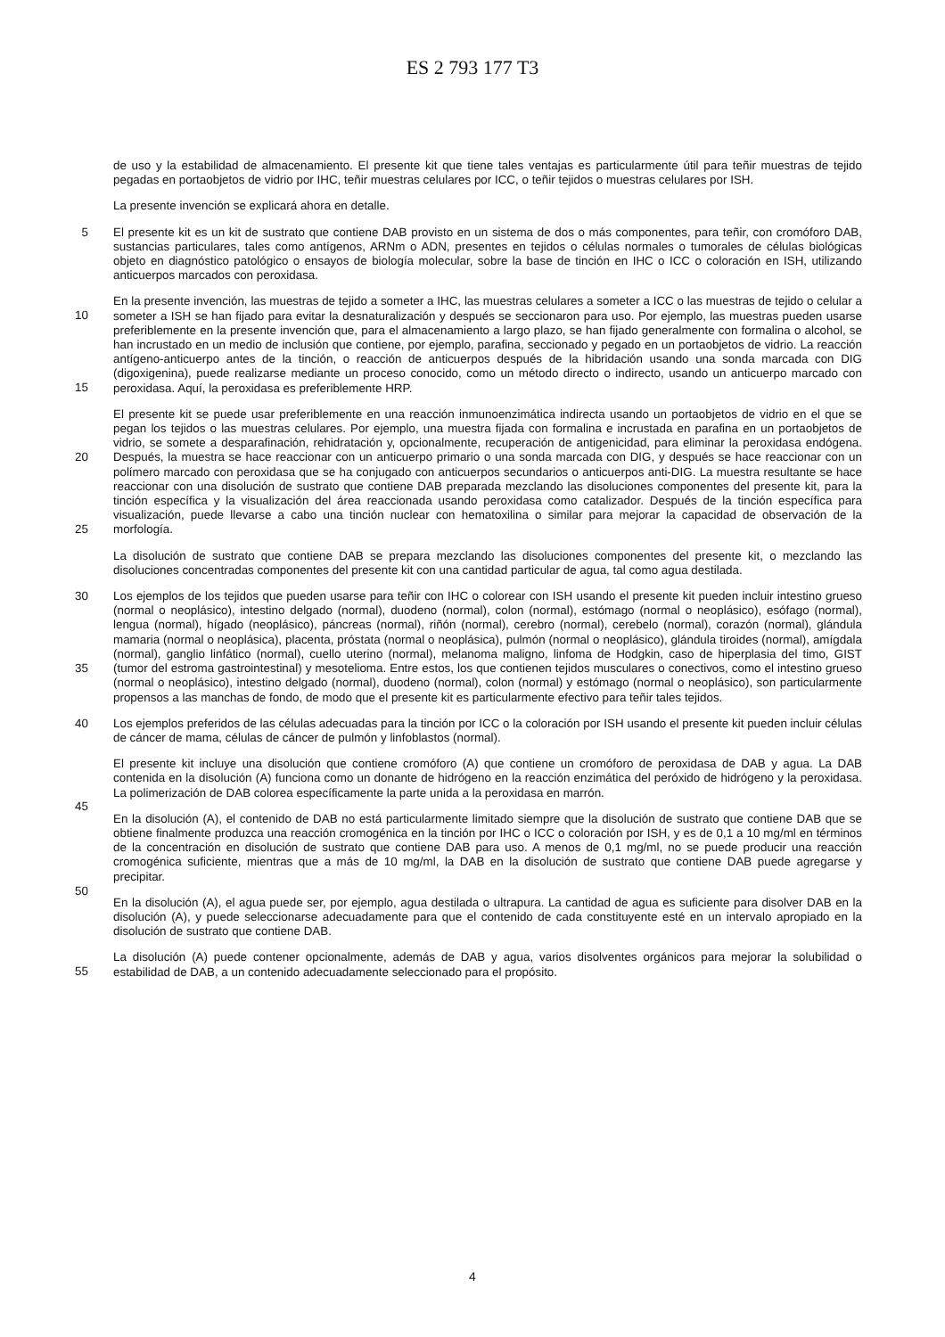ES 2 793 177 T3
de uso y la estabilidad de almacenamiento. El presente kit que tiene tales ventajas es particularmente útil para teñir muestras de tejido pegadas en portaobjetos de vidrio por IHC, teñir muestras celulares por ICC, o teñir tejidos o muestras celulares por ISH.
La presente invención se explicará ahora en detalle.
5 El presente kit es un kit de sustrato que contiene DAB provisto en un sistema de dos o más componentes, para teñir, con cromóforo DAB, sustancias particulares, tales como antígenos, ARNm o ADN, presentes en tejidos o células normales o tumorales de células biológicas objeto en diagnóstico patológico o ensayos de biología molecular, sobre la base de tinción en IHC o ICC o coloración en ISH, utilizando anticuerpos marcados con peroxidasa.
En la presente invención, las muestras de tejido a someter a IHC, las muestras celulares a someter a ICC o las
10
muestras de tejido o celular a someter a ISH se han fijado para evitar la desnaturalización y después se seccionaron para uso. Por ejemplo, las muestras pueden usarse preferiblemente en la presente invención que, para el almacenamiento a largo plazo, se han fijado generalmente con formalina o alcohol, se han incrustado en un medio de inclusión que contiene, por ejemplo, parafina, seccionado y pegado en un portaobjetos de vidrio. La reacción antígeno-anticuerpo antes de la tinción, o reacción de anticuerpos después de la hibridación usando una sonda marcada con
15
DIG (digoxigenina), puede realizarse mediante un proceso conocido, como un método directo o indirecto, usando un anticuerpo marcado con peroxidasa. Aquí, la peroxidasa es preferiblemente HRP.
El presente kit se puede usar preferiblemente en una reacción inmunoenzimática indirecta usando un portaobjetos de vidrio en el que se pegan los tejidos o las muestras celulares. Por ejemplo, una muestra fijada con formalina e incrustada en parafina en un portaobjetos de vidrio, se somete a desparafinación, rehidratación y, opcionalmente,
20
recuperación de antigenicidad, para eliminar la peroxidasa endógena. Después, la muestra se hace reaccionar con un anticuerpo primario o una sonda marcada con DIG, y después se hace reaccionar con un polímero marcado con peroxidasa que se ha conjugado con anticuerpos secundarios o anticuerpos anti-DIG. La muestra resultante se hace reaccionar con una disolución de sustrato que contiene DAB preparada mezclando las disoluciones componentes del presente kit, para la tinción específica y la visualización del área reaccionada usando peroxidasa como catalizador.
25
Después de la tinción específica para visualización, puede llevarse a cabo una tinción nuclear con hematoxilina o similar para mejorar la capacidad de observación de la morfología.
La disolución de sustrato que contiene DAB se prepara mezclando las disoluciones componentes del presente kit, o mezclando las disoluciones concentradas componentes del presente kit con una cantidad particular de agua, tal como agua destilada.
30 Los ejemplos de los tejidos que pueden usarse para teñir con IHC o colorear con ISH usando el presente kit pueden incluir intestino grueso (normal o neoplásico), intestino delgado (normal), duodeno (normal), colon (normal), estómago (normal o neoplásico), esófago (normal), lengua (normal), hígado (neoplásico), páncreas (normal), riñón (normal), cerebro (normal), cerebelo (normal), corazón (normal), glándula mamaria (normal o neoplásica), placenta, próstata (normal o neoplásica), pulmón (normal o neoplásico), glándula tiroides (normal), amígdala (normal), ganglio linfático
35
(normal), cuello uterino (normal), melanoma maligno, linfoma de Hodgkin, caso de hiperplasia del timo, GIST (tumor del estroma gastrointestinal) y mesotelioma. Entre estos, los que contienen tejidos musculares o conectivos, como el intestino grueso (normal o neoplásico), intestino delgado (normal), duodeno (normal), colon (normal) y estómago (normal o neoplásico), son particularmente propensos a las manchas de fondo, de modo que el presente kit es particularmente efectivo para teñir tales tejidos.
40 Los ejemplos preferidos de las células adecuadas para la tinción por ICC o la coloración por ISH usando el presente kit pueden incluir células de cáncer de mama, células de cáncer de pulmón y linfoblastos (normal).
El presente kit incluye una disolución que contiene cromóforo (A) que contiene un cromóforo de peroxidasa de DAB y agua. La DAB contenida en la disolución (A) funciona como un donante de hidrógeno en la reacción enzimática del peróxido de hidrógeno y la peroxidasa. La polimerización de DAB colorea específicamente la parte unida a la
45
peroxidasa en marrón.
En la disolución (A), el contenido de DAB no está particularmente limitado siempre que la disolución de sustrato que contiene DAB que se obtiene finalmente produzca una reacción cromogénica en la tinción por IHC o ICC o coloración por ISH, y es de 0,1 a 10 mg/ml en términos de la concentración en disolución de sustrato que contiene DAB para uso. A menos de 0,1 mg/ml, no se puede producir una reacción cromogénica suficiente, mientras que a más de 10 mg/ml,
50
la DAB en la disolución de sustrato que contiene DAB puede agregarse y precipitar.
En la disolución (A), el agua puede ser, por ejemplo, agua destilada o ultrapura. La cantidad de agua es suficiente para disolver DAB en la disolución (A), y puede seleccionarse adecuadamente para que el contenido de cada constituyente esté en un intervalo apropiado en la disolución de sustrato que contiene DAB.
La disolución (A) puede contener opcionalmente, además de DAB y agua, varios disolventes orgánicos para mejorar
55
la solubilidad o estabilidad de DAB, a un contenido adecuadamente seleccionado para el propósito.
4